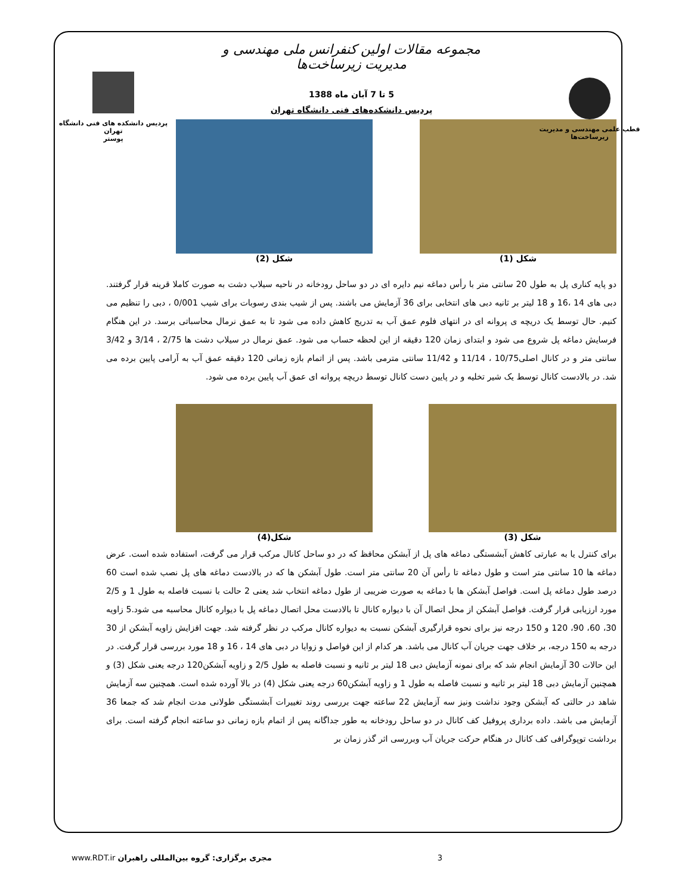قطب علمی مهندسی و مدیریت زیرساخت‌ها
مجموعه مقالات اولین کنفرانس ملی مهندسی و مدیریت زیرساخت‌ها
5 تا 7 آبان ماه 1388
پردیس دانشکده‌های فنی دانشگاه تهران
پردیس دانشکده های فنی دانشگاه تهران
پوستر
شکل (1) شکل (2)
دو پایه کناری پل به طول 20 سانتی متر با رأس دماغه نیم دایره ای در دو ساحل رودخانه در ناحیه سیلاب دشت به صورت کاملا قرینه قرار گرفتند. دبی های 14 ،16 و 18 لیتر بر ثانیه دبی های انتخابی برای 36 آزمایش می باشند. پس از شیب بندی رسوبات برای شیب 0/001 ، دبی را تنظیم می کنیم. حال توسط یک دریچه ی پروانه ای در انتهای فلوم عمق آب به تدریج کاهش داده می شود تا به عمق نرمال محاسباتی برسد. در این هنگام فرسایش دماغه پل شروع می شود و ابتدای زمان 120 دقیقه از این لحظه حساب می شود. عمق نرمال در سیلاب دشت ها 2/75 ، 3/14 و 3/42 سانتی متر و در کانال اصلی10/75 ، 11/14 و 11/42 سانتی مترمی باشد. پس از اتمام بازه زمانی 120 دقیقه عمق آب به آرامی پایین برده می شد. در بالادست کانال توسط یک شیر تخلیه و در پایین دست کانال توسط دریچه پروانه ای عمق آب پایین برده می شود.
شکل (3) شکل(4)
برای کنترل یا به عبارتی کاهش آبشستگی دماغه های پل از آبشکن محافظ که در دو ساحل کانال مرکب قرار می گرفت، استفاده شده است. عرض دماغه ها 10 سانتی متر است و طول دماغه تا رأس آن 20 سانتی متر است. طول آبشکن ها که در بالادست دماغه های پل نصب شده است 60 درصد طول دماغه پل است. فواصل آبشکن ها با دماغه به صورت ضریبی از طول دماغه انتخاب شد یعنی 2 حالت با نسبت فاصله به طول 1 و 2/5 مورد ارزیابی قرار گرفت. فواصل آبشکن از محل اتصال آن با دیواره کانال تا بالادست محل اتصال دماغه پل با دیواره کانال محاسبه می شود.5 زاویه 30، 60، 90، 120 و 150 درجه نیز برای نحوه قرارگیری آبشکن نسبت به دیواره کانال مرکب در نظر گرفته شد. جهت افزایش زاویه آبشکن از 30 درجه به 150 درجه، بر خلاف جهت جریان آب کانال می باشد. هر کدام از این فواصل و زوایا در دبی های 14 ، 16 و 18 مورد بررسی قرار گرفت. در این حالات 30 آزمایش انجام شد که برای نمونه آزمایش دبی 18 لیتر بر ثانیه و نسبت فاصله به طول 2/5 و زاویه آبشکن120 درجه یعنی شکل (3) و همچنین آزمایش دبی 18 لیتر بر ثانیه و نسبت فاصله به طول 1 و زاویه آبشکن60 درجه یعنی شکل (4) در بالا آورده شده است. همچنین سه آزمایش شاهد در حالتی که آبشکن وجود نداشت ونیز سه آزمایش 22 ساعته جهت بررسی روند تغییرات آبشستگی طولانی مدت انجام شد که جمعا 36 آزمایش می باشد. داده برداری پروفیل کف کانال در دو ساحل رودخانه به طور جداگانه پس از اتمام بازه زمانی دو ساعته انجام گرفته است. برای برداشت توپوگرافی کف کانال در هنگام حرکت جریان آب وبررسی اثر گذر زمان بر
www.RDT.ir مجری برگزاری: گروه بین‌المللی راهبران 3